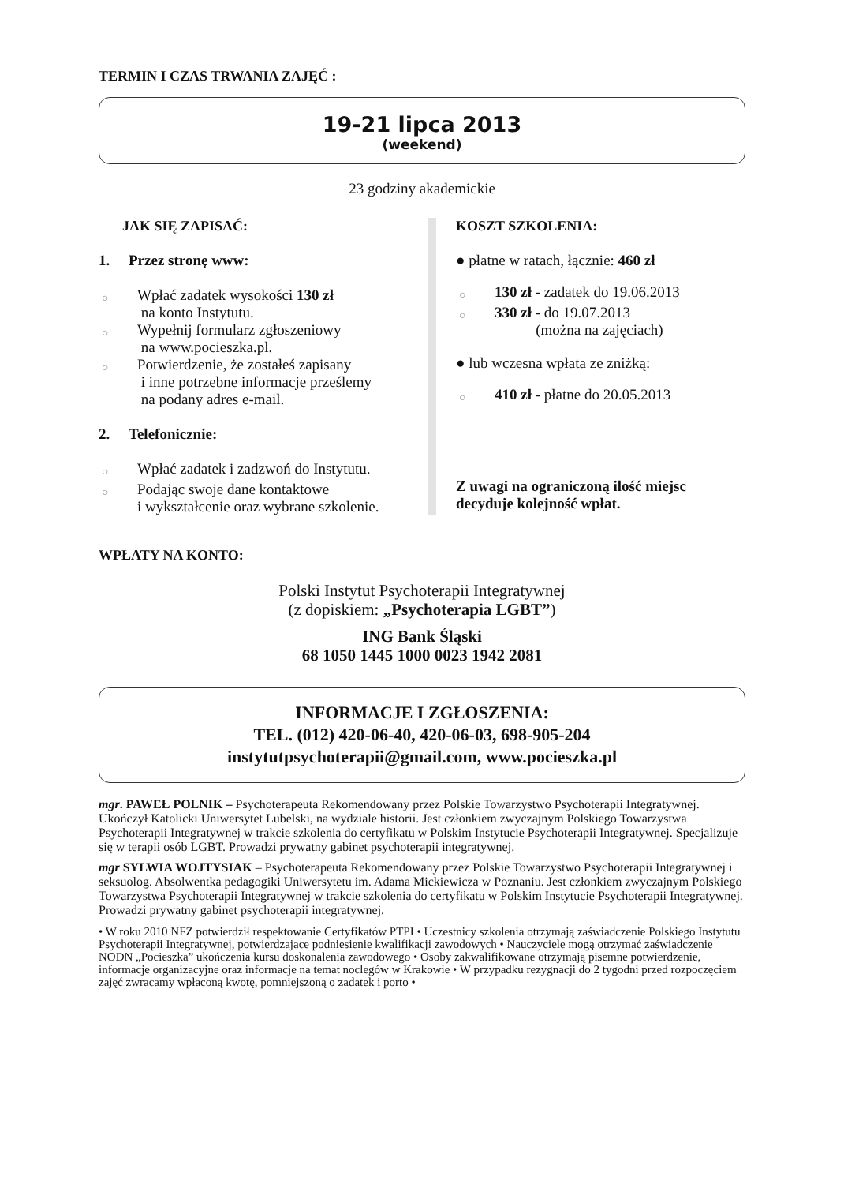TERMIN I CZAS TRWANIA ZAJĘĆ :
19-21 lipca 2013
(weekend)
23 godziny akademickie
JAK SIĘ ZAPISAĆ:
1. Przez stronę www:
○ Wpłać zadatek wysokości 130 zł
na konto Instytutu.
○ Wypełnij formularz zgłoszeniowy
na www.pocieszka.pl.
○ Potwierdzenie, że zostałeś zapisany
i inne potrzebne informacje prześlemy
na podany adres e-mail.
2. Telefonicznie:
○ Wpłać zadatek i zadzwoń do Instytutu.
○ Podając swoje dane kontaktowe
i wykształcenie oraz wybrane szkolenie.
KOSZT SZKOLENIA:
● płatne w ratach, łącznie: 460 zł
○ 130 zł - zadatek do 19.06.2013
○ 330 zł - do 19.07.2013
(można na zajęciach)
● lub wczesna wpłata ze zniżką:
○ 410 zł - płatne do 20.05.2013
Z uwagi na ograniczoną ilość miejsc
decyduje kolejność wpłat.
WPŁATY NA KONTO:
Polski Instytut Psychoterapii Integratywnej
(z dopiskiem: „Psychoterapia LGBT”)
ING Bank Śląski
68 1050 1445 1000 0023 1942 2081
INFORMACJE I ZGŁOSZENIA:
TEL. (012) 420-06-40, 420-06-03, 698-905-204
instytutpsychoterapii@gmail.com, www.pocieszka.pl
mgr. PAWEŁ POLNIK – Psychoterapeuta Rekomendowany przez Polskie Towarzystwo Psychoterapii Integratywnej. Ukończył Katolicki Uniwersytet Lubelski, na wydziale historii. Jest członkiem zwyczajnym Polskiego Towarzystwa Psychoterapii Integratywnej w trakcie szkolenia do certyfikatu w Polskim Instytucie Psychoterapii Integratywnej. Specjalizuje się w terapii osób LGBT. Prowadzi prywatny gabinet psychoterapii integratywnej.
mgr SYLWIA WOJTYSIAK – Psychoterapeuta Rekomendowany przez Polskie Towarzystwo Psychoterapii Integratywnej i seksuolog. Absolwentka pedagogiki Uniwersytetu im. Adama Mickiewicza w Poznaniu. Jest członkiem zwyczajnym Polskiego Towarzystwa Psychoterapii Integratywnej w trakcie szkolenia do certyfikatu w Polskim Instytucie Psychoterapii Integratywnej. Prowadzi prywatny gabinet psychoterapii integratywnej.
• W roku 2010 NFZ potwierdził respektowanie Certyfikatów PTPI • Uczestnicy szkolenia otrzymają zaświadczenie Polskiego Instytutu Psychoterapii Integratywnej, potwierdzające podniesienie kwalifikacji zawodowych • Nauczyciele mogą otrzymać zaświadczenie NODN „Pocieszka” ukończenia kursu doskonalenia zawodowego • Osoby zakwalifikowane otrzymają pisemne potwierdzenie, informacje organizacyjne oraz informacje na temat noclegów w Krakowie • W przypadku rezygnacji do 2 tygodni przed rozpoczęciem zajęć zwracamy wpłaconą kwotę, pomniejszoną o zadatek i porto •